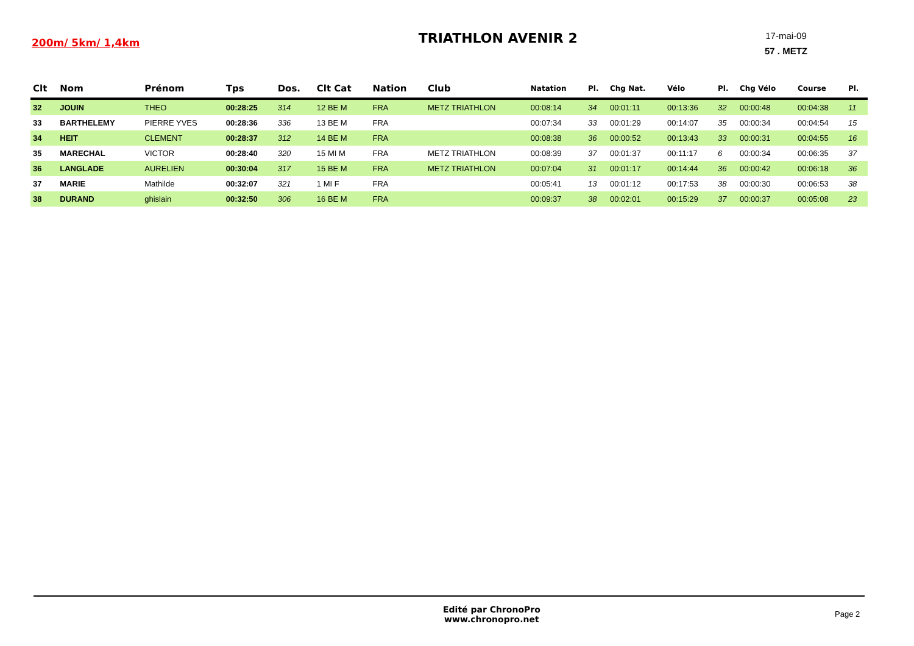200m/ 5km/ 1,4km
TRIATHLON AVENIR 2
17-mai-09
57 . METZ
| Clt | Nom | Prénom | Tps | Dos. | Clt Cat | Nation | Club | Natation | Pl. | Chg Nat. | Vélo | Pl. | Chg Vélo | Course | Pl. |
| --- | --- | --- | --- | --- | --- | --- | --- | --- | --- | --- | --- | --- | --- | --- | --- |
| 32 | JOUIN | THEO | 00:28:25 | 314 | 12 BE M | FRA | METZ TRIATHLON | 00:08:14 | 34 | 00:01:11 | 00:13:36 | 32 | 00:00:48 | 00:04:38 | 11 |
| 33 | BARTHELEMY | PIERRE YVES | 00:28:36 | 336 | 13 BE M | FRA | | 00:07:34 | 33 | 00:01:29 | 00:14:07 | 35 | 00:00:34 | 00:04:54 | 15 |
| 34 | HEIT | CLEMENT | 00:28:37 | 312 | 14 BE M | FRA | | 00:08:38 | 36 | 00:00:52 | 00:13:43 | 33 | 00:00:31 | 00:04:55 | 16 |
| 35 | MARECHAL | VICTOR | 00:28:40 | 320 | 15 MI M | FRA | METZ TRIATHLON | 00:08:39 | 37 | 00:01:37 | 00:11:17 | 6 | 00:00:34 | 00:06:35 | 37 |
| 36 | LANGLADE | AURELIEN | 00:30:04 | 317 | 15 BE M | FRA | METZ TRIATHLON | 00:07:04 | 31 | 00:01:17 | 00:14:44 | 36 | 00:00:42 | 00:06:18 | 36 |
| 37 | MARIE | Mathilde | 00:32:07 | 321 | 1 MI F | FRA | | 00:05:41 | 13 | 00:01:12 | 00:17:53 | 38 | 00:00:30 | 00:06:53 | 38 |
| 38 | DURAND | ghislain | 00:32:50 | 306 | 16 BE M | FRA | | 00:09:37 | 38 | 00:02:01 | 00:15:29 | 37 | 00:00:37 | 00:05:08 | 23 |
Edité par ChronoPro
www.chronopro.net
Page 2